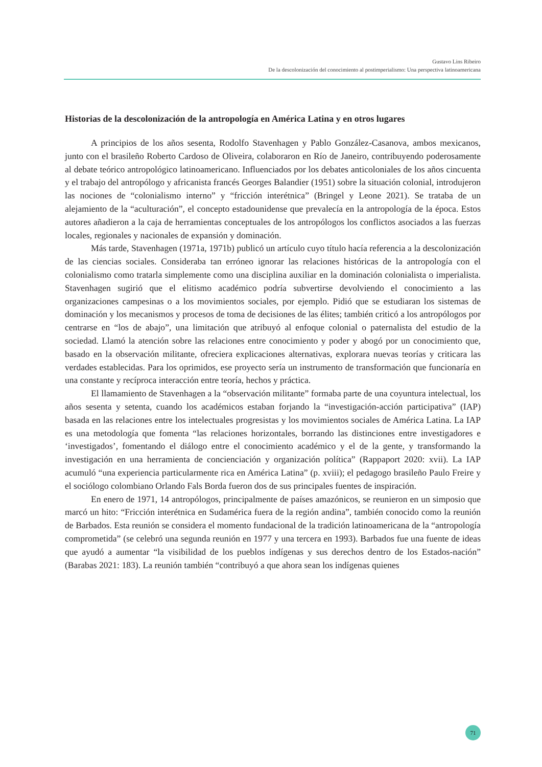Gustavo Lins Ribeiro
De la descolonización del conocimiento al postimperialismo: Una perspectiva latinoamericana
Historias de la descolonización de la antropología en América Latina y en otros lugares
A principios de los años sesenta, Rodolfo Stavenhagen y Pablo González-Casanova, ambos mexicanos, junto con el brasileño Roberto Cardoso de Oliveira, colaboraron en Río de Janeiro, contribuyendo poderosamente al debate teórico antropológico latinoamericano. Influenciados por los debates anticoloniales de los años cincuenta y el trabajo del antropólogo y africanista francés Georges Balandier (1951) sobre la situación colonial, introdujeron las nociones de “colonialismo interno” y “fricción interétnica” (Bringel y Leone 2021). Se trataba de un alejamiento de la “aculturación”, el concepto estadounidense que prevalecía en la antropología de la época. Estos autores añadieron a la caja de herramientas conceptuales de los antropólogos los conflictos asociados a las fuerzas locales, regionales y nacionales de expansión y dominación.
Más tarde, Stavenhagen (1971a, 1971b) publicó un artículo cuyo título hacía referencia a la descolonización de las ciencias sociales. Consideraba tan erróneo ignorar las relaciones históricas de la antropología con el colonialismo como tratarla simplemente como una disciplina auxiliar en la dominación colonialista o imperialista. Stavenhagen sugirió que el elitismo académico podría subvertirse devolviendo el conocimiento a las organizaciones campesinas o a los movimientos sociales, por ejemplo. Pidió que se estudiaran los sistemas de dominación y los mecanismos y procesos de toma de decisiones de las élites; también criticó a los antropólogos por centrarse en “los de abajo”, una limitación que atribuyó al enfoque colonial o paternalista del estudio de la sociedad. Llamó la atención sobre las relaciones entre conocimiento y poder y abogó por un conocimiento que, basado en la observación militante, ofreciera explicaciones alternativas, explorara nuevas teorías y criticara las verdades establecidas. Para los oprimidos, ese proyecto sería un instrumento de transformación que funcionaría en una constante y recíproca interacción entre teoría, hechos y práctica.
El llamamiento de Stavenhagen a la “observación militante” formaba parte de una coyuntura intelectual, los años sesenta y setenta, cuando los académicos estaban forjando la “investigación-acción participativa” (IAP) basada en las relaciones entre los intelectuales progresistas y los movimientos sociales de América Latina. La IAP es una metodología que fomenta “las relaciones horizontales, borrando las distinciones entre investigadores e ‘investigados’, fomentando el diálogo entre el conocimiento académico y el de la gente, y transformando la investigación en una herramienta de concienciación y organización política” (Rappaport 2020: xvii). La IAP acumuló “una experiencia particularmente rica en América Latina” (p. xviii); el pedagogo brasileño Paulo Freire y el sociólogo colombiano Orlando Fals Borda fueron dos de sus principales fuentes de inspiración.
En enero de 1971, 14 antropólogos, principalmente de países amazónicos, se reunieron en un simposio que marcó un hito: “Fricción interétnica en Sudamérica fuera de la región andina”, también conocido como la reunión de Barbados. Esta reunión se considera el momento fundacional de la tradición latinoamericana de la “antropología comprometida” (se celebró una segunda reunión en 1977 y una tercera en 1993). Barbados fue una fuente de ideas que ayudó a aumentar “la visibilidad de los pueblos indígenas y sus derechos dentro de los Estados-nación” (Barabas 2021: 183). La reunión también “contribuyó a que ahora sean los indígenas quienes
71